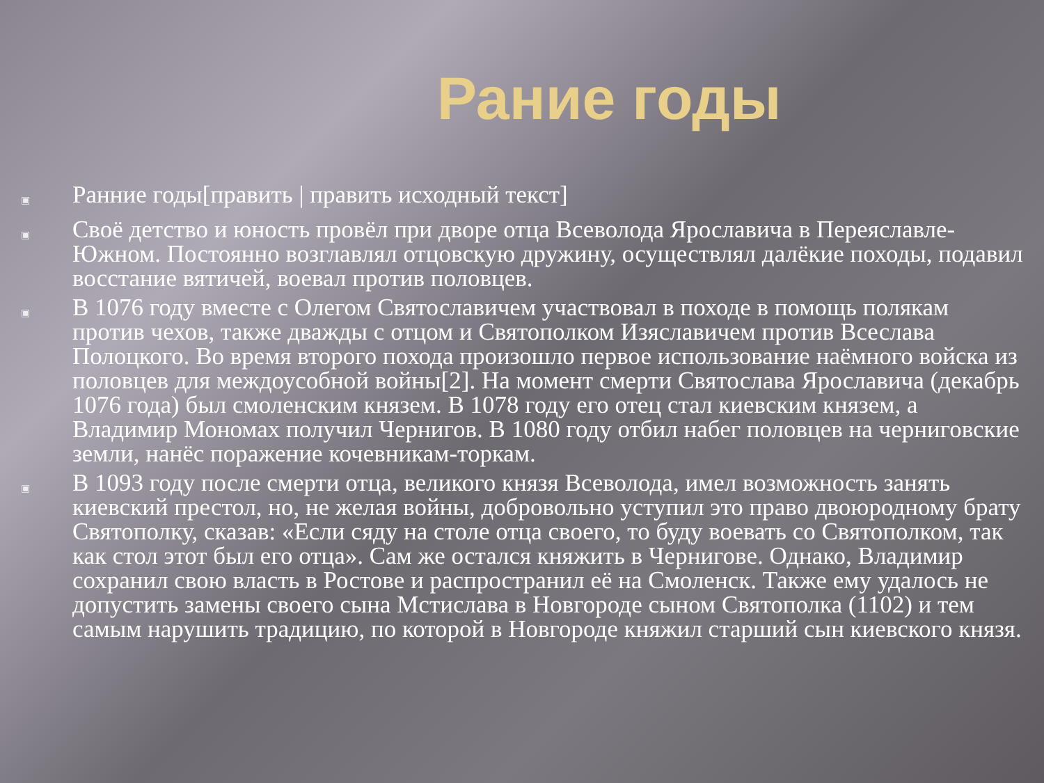Рание годы
▣ Ранние годы[править | править исходный текст]
▣ Своё детство и юность провёл при дворе отца Всеволода Ярославича в Переяславле-Южном. Постоянно возглавлял отцовскую дружину, осуществлял далёкие походы, подавил восстание вятичей, воевал против половцев.
▣ В 1076 году вместе с Олегом Святославичем участвовал в походе в помощь полякам против чехов, также дважды с отцом и Святополком Изяславичем против Всеслава Полоцкого. Во время второго похода произошло первое использование наёмного войска из половцев для междоусобной войны[2]. На момент смерти Святослава Ярославича (декабрь 1076 года) был смоленским князем. В 1078 году его отец стал киевским князем, а Владимир Мономах получил Чернигов. В 1080 году отбил набег половцев на черниговские земли, нанёс поражение кочевникам-торкам.
▣ В 1093 году после смерти отца, великого князя Всеволода, имел возможность занять киевский престол, но, не желая войны, добровольно уступил это право двоюродному брату Святополку, сказав: «Если сяду на столе отца своего, то буду воевать со Святополком, так как стол этот был его отца». Сам же остался княжить в Чернигове. Однако, Владимир сохранил свою власть в Ростове и распространил её на Смоленск. Также ему удалось не допустить замены своего сына Мстислава в Новгороде сыном Святополка (1102) и тем самым нарушить традицию, по которой в Новгороде княжил старший сын киевского князя.